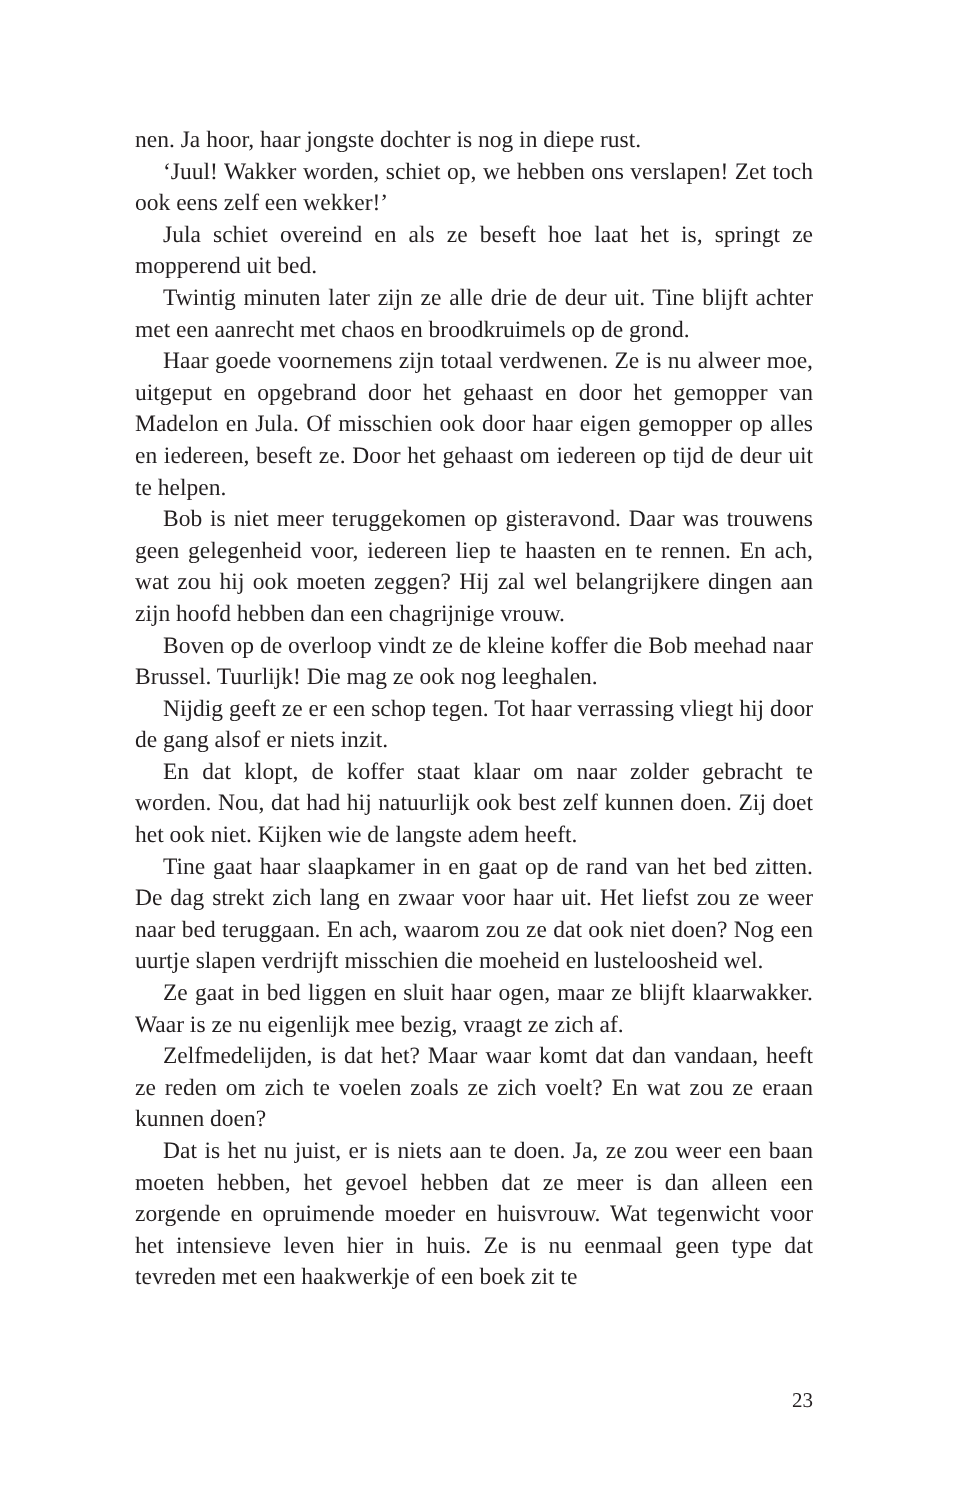nen. Ja hoor, haar jongste dochter is nog in diepe rust.
‘Juul! Wakker worden, schiet op, we hebben ons verslapen! Zet toch ook eens zelf een wekker!’
Jula schiet overeind en als ze beseft hoe laat het is, springt ze mopperend uit bed.
Twintig minuten later zijn ze alle drie de deur uit. Tine blijft achter met een aanrecht met chaos en broodkruimels op de grond.
Haar goede voornemens zijn totaal verdwenen. Ze is nu alweer moe, uitgeput en opgebrand door het gehaast en door het gemopper van Madelon en Jula. Of misschien ook door haar eigen gemopper op alles en iedereen, beseft ze. Door het gehaast om iedereen op tijd de deur uit te helpen.
Bob is niet meer teruggekomen op gisteravond. Daar was trouwens geen gelegenheid voor, iedereen liep te haasten en te rennen. En ach, wat zou hij ook moeten zeggen? Hij zal wel belangrijkere dingen aan zijn hoofd hebben dan een chagrijnige vrouw.
Boven op de overloop vindt ze de kleine koffer die Bob meehad naar Brussel. Tuurlijk! Die mag ze ook nog leeghalen.
Nijdig geeft ze er een schop tegen. Tot haar verrassing vliegt hij door de gang alsof er niets inzit.
En dat klopt, de koffer staat klaar om naar zolder gebracht te worden. Nou, dat had hij natuurlijk ook best zelf kunnen doen. Zij doet het ook niet. Kijken wie de langste adem heeft.
Tine gaat haar slaapkamer in en gaat op de rand van het bed zitten. De dag strekt zich lang en zwaar voor haar uit. Het liefst zou ze weer naar bed teruggaan. En ach, waarom zou ze dat ook niet doen? Nog een uurtje slapen verdrijft misschien die moeheid en lusteloosheid wel.
Ze gaat in bed liggen en sluit haar ogen, maar ze blijft klaarwakker. Waar is ze nu eigenlijk mee bezig, vraagt ze zich af.
Zelfmedelijden, is dat het? Maar waar komt dat dan vandaan, heeft ze reden om zich te voelen zoals ze zich voelt? En wat zou ze eraan kunnen doen?
Dat is het nu juist, er is niets aan te doen. Ja, ze zou weer een baan moeten hebben, het gevoel hebben dat ze meer is dan alleen een zorgende en opruimende moeder en huisvrouw. Wat tegenwicht voor het intensieve leven hier in huis. Ze is nu eenmaal geen type dat tevreden met een haakwerkje of een boek zit te
23